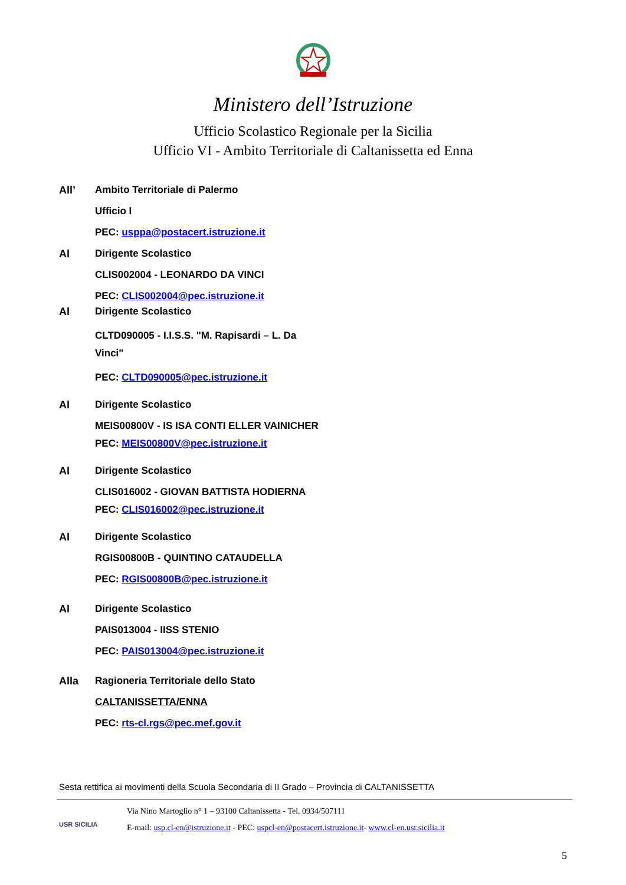Ministero dell’Istruzione
Ufficio Scolastico Regionale per la Sicilia
Ufficio VI - Ambito Territoriale di Caltanissetta ed Enna
All’
Ambito Territoriale di Palermo
Ufficio I
PEC: usppa@postacert.istruzione.it
Al
Dirigente Scolastico
CLIS002004 - LEONARDO DA VINCI
PEC: CLIS002004@pec.istruzione.it
Al
Dirigente Scolastico
CLTD090005 - I.I.S.S. "M. Rapisardi – L. Da Vinci"
PEC: CLTD090005@pec.istruzione.it
Al
Dirigente Scolastico
MEIS00800V - IS ISA CONTI ELLER VAINICHER
PEC: MEIS00800V@pec.istruzione.it
Al
Dirigente Scolastico
CLIS016002 - GIOVAN BATTISTA HODIERNA
PEC: CLIS016002@pec.istruzione.it
Al
Dirigente Scolastico
RGIS00800B - QUINTINO CATAUDELLA
PEC: RGIS00800B@pec.istruzione.it
Al
Dirigente Scolastico
PAIS013004 - IISS STENIO
PEC: PAIS013004@pec.istruzione.it
Alla
Ragioneria Territoriale dello Stato
CALTANISSETTA/ENNA
PEC: rts-cl.rgs@pec.mef.gov.it
Sesta rettifica ai movimenti della Scuola Secondaria di II Grado – Provincia di CALTANISSETTA
USR SICILIA
Via Nino Martoglio n° 1 – 93100 Caltanissetta - Tel. 0934/507111
E-mail: usp.cl-en@istruzione.it - PEC: uspcl-en@postacert.istruzione.it- www.cl-en.usr.sicilia.it
5